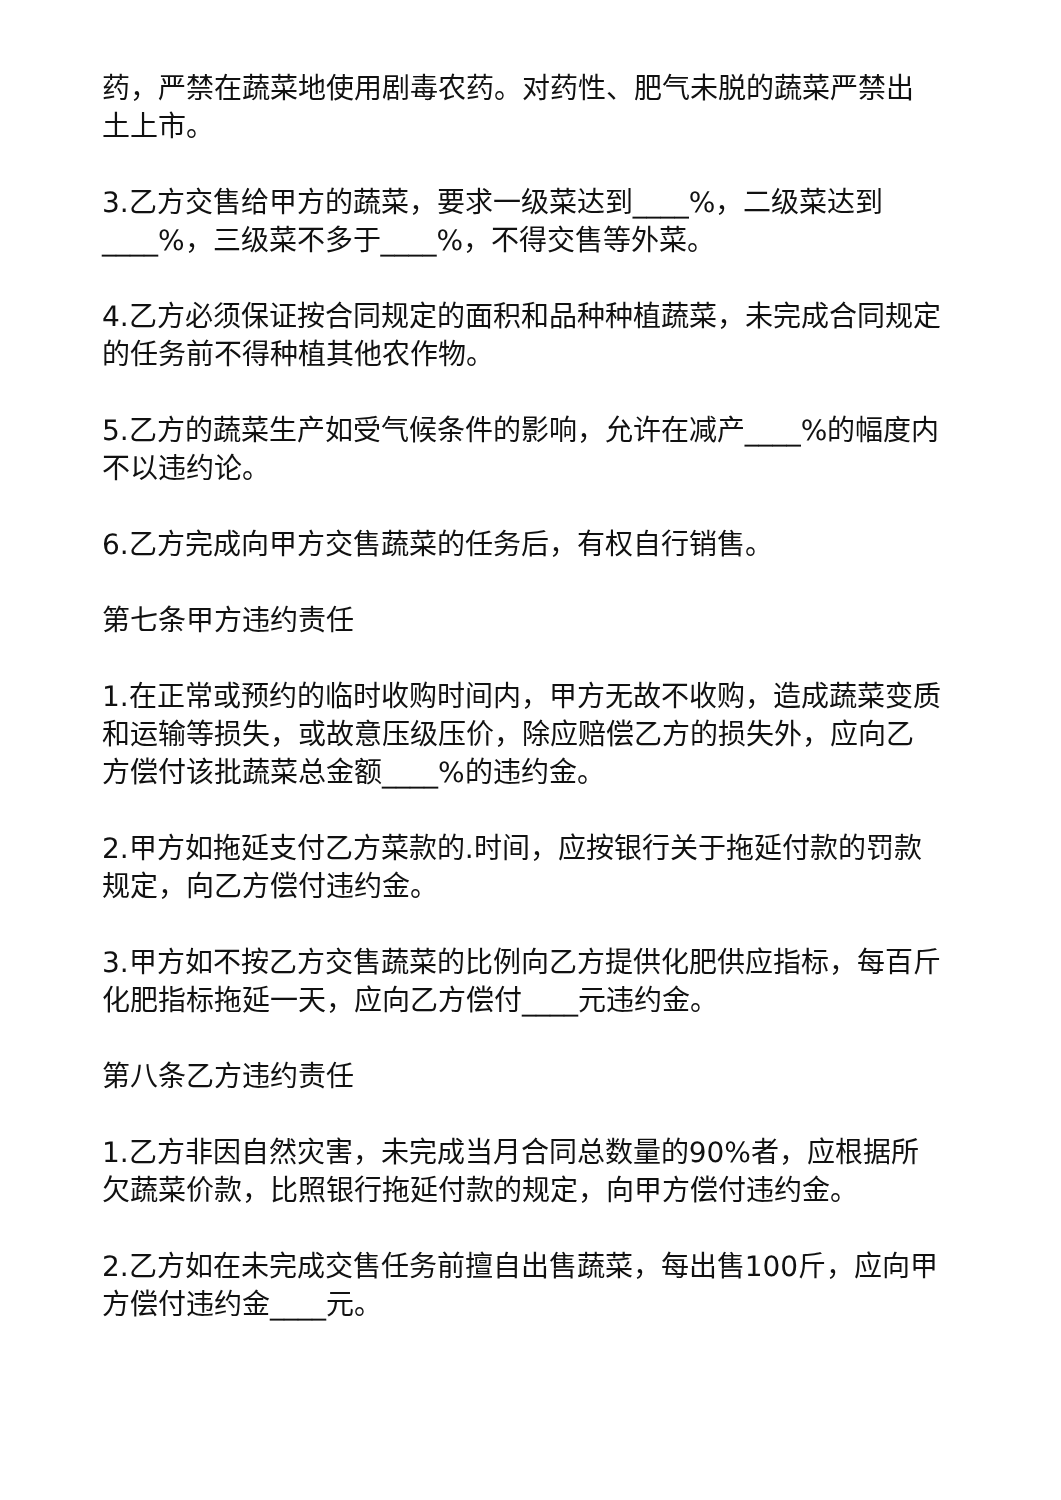药，严禁在蔬菜地使用剧毒农药。对药性、肥气未脱的蔬菜严禁出土上市。
3.乙方交售给甲方的蔬菜，要求一级菜达到____%，二级菜达到____%，三级菜不多于____%，不得交售等外菜。
4.乙方必须保证按合同规定的面积和品种种植蔬菜，未完成合同规定的任务前不得种植其他农作物。
5.乙方的蔬菜生产如受气候条件的影响，允许在减产____%的幅度内不以违约论。
6.乙方完成向甲方交售蔬菜的任务后，有权自行销售。
第七条甲方违约责任
1.在正常或预约的临时收购时间内，甲方无故不收购，造成蔬菜变质和运输等损失，或故意压级压价，除应赔偿乙方的损失外，应向乙方偿付该批蔬菜总金额____%的违约金。
2.甲方如拖延支付乙方菜款的.时间，应按银行关于拖延付款的罚款规定，向乙方偿付违约金。
3.甲方如不按乙方交售蔬菜的比例向乙方提供化肥供应指标，每百斤化肥指标拖延一天，应向乙方偿付____元违约金。
第八条乙方违约责任
1.乙方非因自然灾害，未完成当月合同总数量的90%者，应根据所欠蔬菜价款，比照银行拖延付款的规定，向甲方偿付违约金。
2.乙方如在未完成交售任务前擅自出售蔬菜，每出售100斤，应向甲方偿付违约金____元。